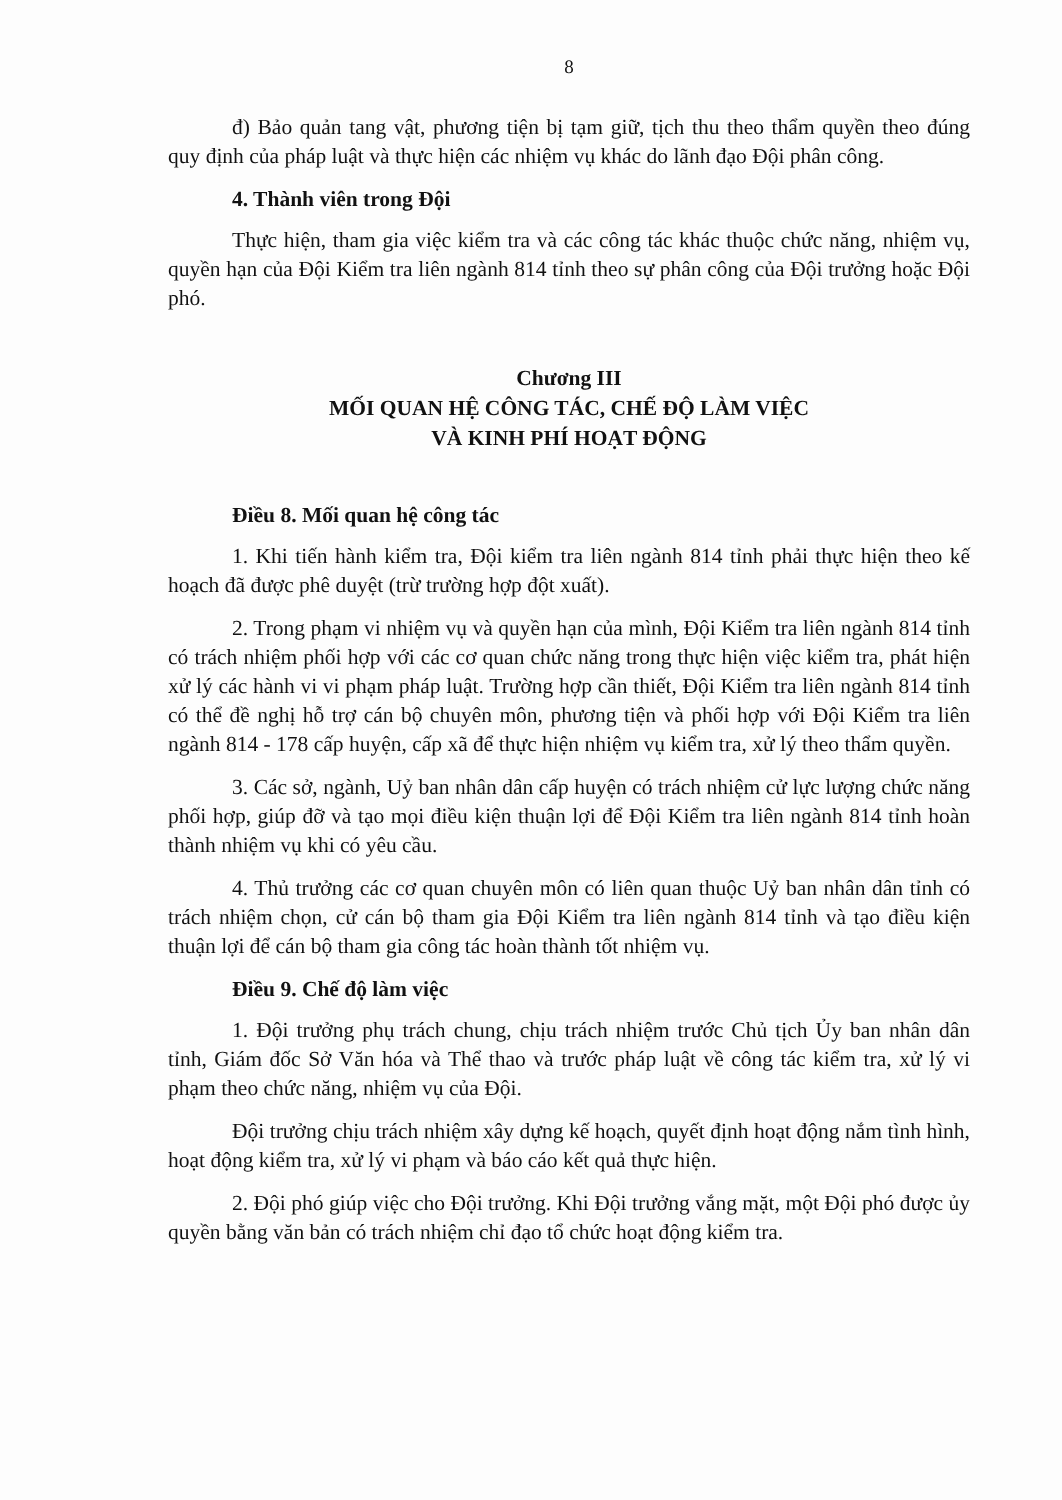8
đ) Bảo quản tang vật, phương tiện bị tạm giữ, tịch thu theo thẩm quyền theo đúng quy định của pháp luật và thực hiện các nhiệm vụ khác do lãnh đạo Đội phân công.
4. Thành viên trong Đội
Thực hiện, tham gia việc kiểm tra và các công tác khác thuộc chức năng, nhiệm vụ, quyền hạn của Đội Kiểm tra liên ngành 814 tỉnh theo sự phân công của Đội trưởng hoặc Đội phó.
Chương III
MỐI QUAN HỆ CÔNG TÁC, CHẾ ĐỘ LÀM VIỆC
VÀ KINH PHÍ HOẠT ĐỘNG
Điều 8. Mối quan hệ công tác
1. Khi tiến hành kiểm tra, Đội kiểm tra liên ngành 814 tỉnh phải thực hiện theo kế hoạch đã được phê duyệt (trừ trường hợp đột xuất).
2. Trong phạm vi nhiệm vụ và quyền hạn của mình, Đội Kiểm tra liên ngành 814 tỉnh có trách nhiệm phối hợp với các cơ quan chức năng trong thực hiện việc kiểm tra, phát hiện xử lý các hành vi vi phạm pháp luật. Trường hợp cần thiết, Đội Kiểm tra liên ngành 814 tỉnh có thể đề nghị hỗ trợ cán bộ chuyên môn, phương tiện và phối hợp với Đội Kiểm tra liên ngành 814 - 178 cấp huyện, cấp xã để thực hiện nhiệm vụ kiểm tra, xử lý theo thẩm quyền.
3. Các sở, ngành, Uỷ ban nhân dân cấp huyện có trách nhiệm cử lực lượng chức năng phối hợp, giúp đỡ và tạo mọi điều kiện thuận lợi để Đội Kiểm tra liên ngành 814 tỉnh hoàn thành nhiệm vụ khi có yêu cầu.
4. Thủ trưởng các cơ quan chuyên môn có liên quan thuộc Uỷ ban nhân dân tỉnh có trách nhiệm chọn, cử cán bộ tham gia Đội Kiểm tra liên ngành 814 tỉnh và tạo điều kiện thuận lợi để cán bộ tham gia công tác hoàn thành tốt nhiệm vụ.
Điều 9. Chế độ làm việc
1. Đội trưởng phụ trách chung, chịu trách nhiệm trước Chủ tịch Ủy ban nhân dân tỉnh, Giám đốc Sở Văn hóa và Thể thao và trước pháp luật về công tác kiểm tra, xử lý vi phạm theo chức năng, nhiệm vụ của Đội.
Đội trưởng chịu trách nhiệm xây dựng kế hoạch, quyết định hoạt động nắm tình hình, hoạt động kiểm tra, xử lý vi phạm và báo cáo kết quả thực hiện.
2. Đội phó giúp việc cho Đội trưởng. Khi Đội trưởng vắng mặt, một Đội phó được ủy quyền bằng văn bản có trách nhiệm chỉ đạo tổ chức hoạt động kiểm tra.